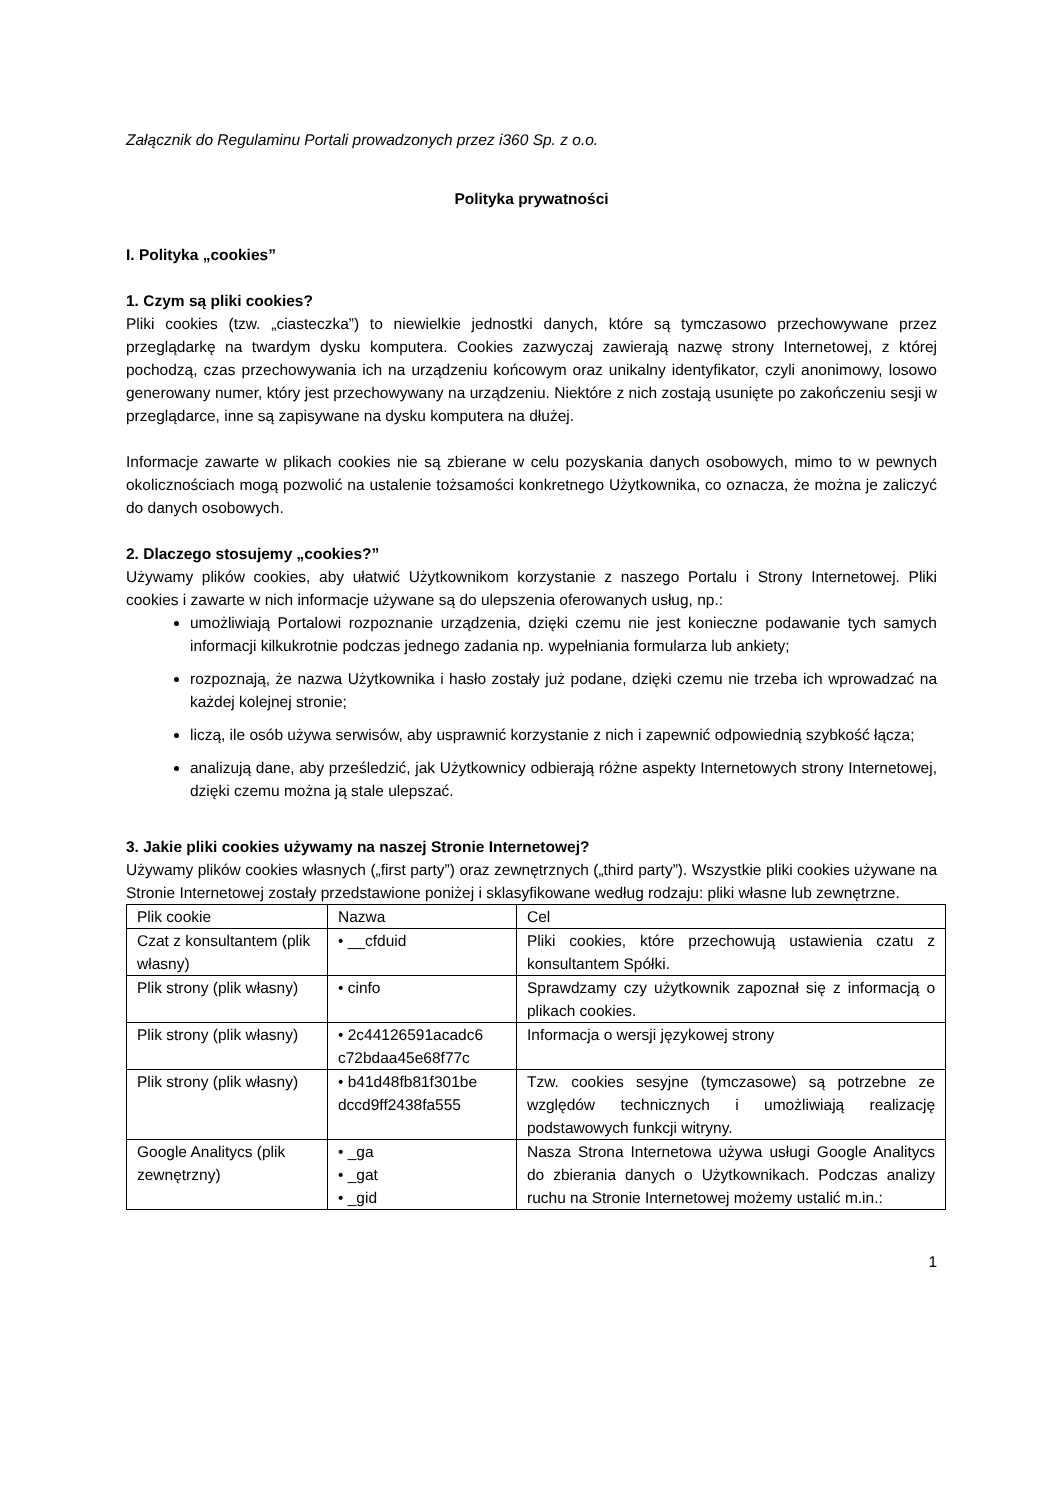Załącznik do Regulaminu Portali prowadzonych przez i360 Sp. z o.o.
Polityka prywatności
I. Polityka „cookies”
1. Czym są pliki cookies?
Pliki cookies (tzw. „ciasteczka”) to niewielkie jednostki danych, które są tymczasowo przechowywane przez przeglądarkę na twardym dysku komputera. Cookies zazwyczaj zawierają nazwę strony Internetowej, z której pochodzą, czas przechowywania ich na urządzeniu końcowym oraz unikalny identyfikator, czyli anonimowy, losowo generowany numer, który jest przechowywany na urządzeniu. Niektóre z nich zostają usunięte po zakończeniu sesji w przeglądarce, inne są zapisywane na dysku komputera na dłużej.
Informacje zawarte w plikach cookies nie są zbierane w celu pozyskania danych osobowych, mimo to w pewnych okolicznościach mogą pozwolić na ustalenie tożsamości konkretnego Użytkownika, co oznacza, że można je zaliczyć do danych osobowych.
2. Dlaczego stosujemy „cookies?”
Używamy plików cookies, aby ułatwić Użytkownikom korzystanie z naszego Portalu i Strony Internetowej. Pliki cookies i zawarte w nich informacje używane są do ulepszenia oferowanych usług, np.:
umożliwiają Portalowi rozpoznanie urządzenia, dzięki czemu nie jest konieczne podawanie tych samych informacji kilkukrotnie podczas jednego zadania np. wypełniania formularza lub ankiety;
rozpoznają, że nazwa Użytkownika i hasło zostały już podane, dzięki czemu nie trzeba ich wprowadzać na każdej kolejnej stronie;
liczą, ile osób używa serwisów, aby usprawnić korzystanie z nich i zapewnić odpowiednią szybkość łącza;
analizują dane, aby prześledzić, jak Użytkownicy odbierają różne aspekty Internetowych strony Internetowej, dzięki czemu można ją stale ulepszać.
3. Jakie pliki cookies używamy na naszej Stronie Internetowej?
Używamy plików cookies własnych („first party”) oraz zewnętrznych („third party”). Wszystkie pliki cookies używane na Stronie Internetowej zostały przedstawione poniżej i sklasyfikowane według rodzaju: pliki własne lub zewnętrzne.
| Plik cookie | Nazwa | Cel |
| Czat z konsultantem (plik własny) | • __cfduid | Pliki cookies, które przechowują ustawienia czatu z konsultantem Spółki. |
| Plik strony (plik własny) | • cinfo | Sprawdzamy czy użytkownik zapoznał się z informacją o plikach cookies. |
| Plik strony (plik własny) | • 2c44126591acadc6 c72bdaa45e68f77c | Informacja o wersji językowej strony |
| Plik strony (plik własny) | • b41d48fb81f301be dccd9ff2438fa555 | Tzw. cookies sesyjne (tymczasowe) są potrzebne ze względów technicznych i umożliwiają realizację podstawowych funkcji witryny. |
| Google Analitycs (plik zewnętrzny) | • _ga • _gat • _gid | Nasza Strona Internetowa używa usługi Google Analitycs do zbierania danych o Użytkownikach. Podczas analizy ruchu na Stronie Internetowej możemy ustalić m.in.: |
1